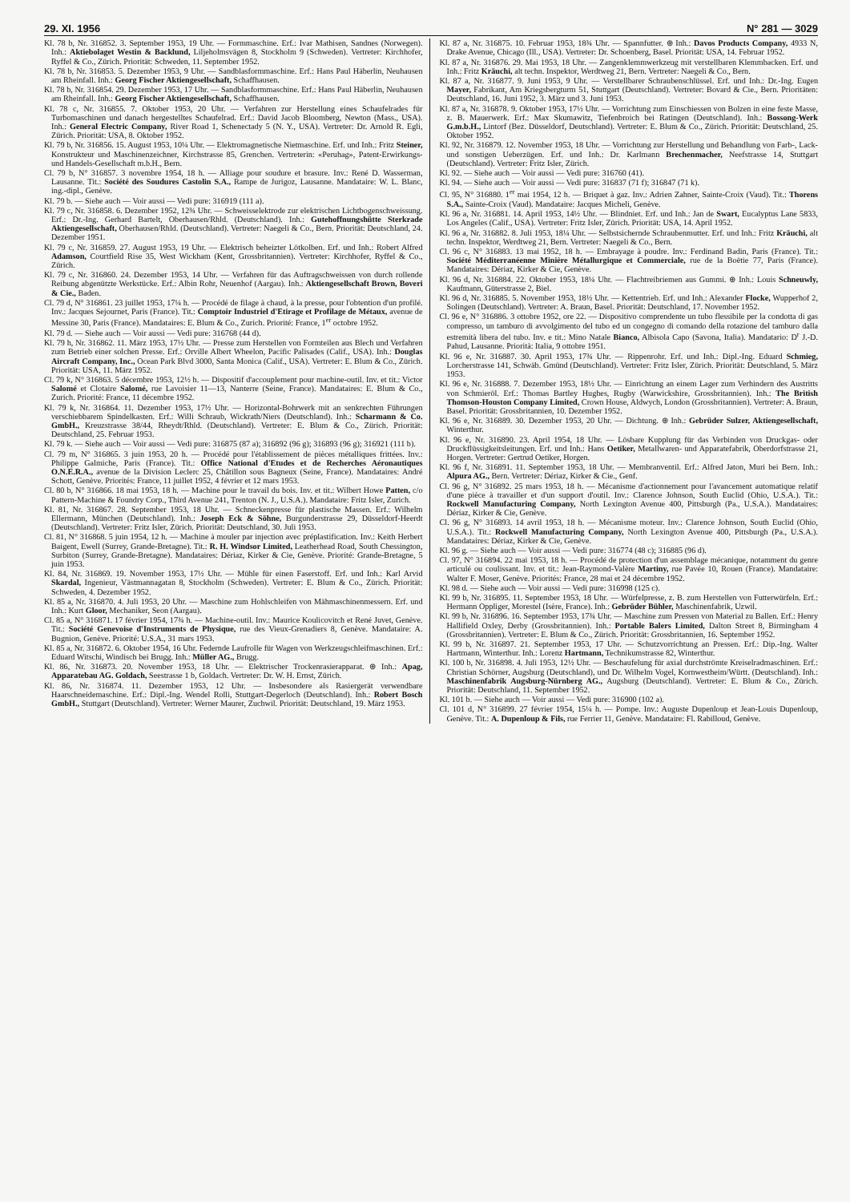29. XI. 1956 N° 281 — 3029
Kl. 78 b, Nr. 316852. 3. September 1953, 19 Uhr. — Formmaschine. Erf.: Ivar Mathisen, Sandnes (Norwegen). Inh.: Aktiebolaget Westin & Backlund, Liljeholmsvägen 8, Stockholm 9 (Schweden). Vertreter: Kirchhofer, Ryffel & Co., Zürich. Priorität: Schweden, 11. September 1952.
Kl. 78 b, Nr. 316853. 5. Dezember 1953, 9 Uhr. — Sandblasformmaschine. Erf.: Hans Paul Häberlin, Neuhausen am Rheinfall. Inh.: Georg Fischer Aktiengesellschaft, Schaffhausen.
Kl. 78 b, Nr. 316854. 29. Dezember 1953, 17 Uhr. — Sandblasformmaschine. Erf.: Hans Paul Häberlin, Neuhausen am Rheinfall. Inh.: Georg Fischer Aktiengesellschaft, Schaffhausen.
Kl. 78 c, Nr. 316855. 7. Oktober 1953, 20 Uhr. — Verfahren zur Herstellung eines Schaufelrades für Turbomaschinen und danach hergestelltes Schaufelrad. Erf.: David Jacob Bloomberg, Newton (Mass., USA). Inh.: General Electric Company, River Road 1, Schenectady 5 (N. Y., USA). Vertreter: Dr. Arnold R. Egli, Zürich. Priorität: USA, 8. Oktober 1952.
Kl. 79 b, Nr. 316856. 15. August 1953, 10¼ Uhr. — Elektromagnetische Nietmaschine. Erf. und Inh.: Fritz Steiner, Konstrukteur und Maschinenzeichner, Kirchstrasse 85, Grenchen. Vertreterin: «Peruhag», Patent-Erwirkungs- und Handels-Gesellschaft m.b.H., Bern.
Cl. 79 b, N° 316857. 3 novembre 1954, 18 h. — Alliage pour soudure et brasure. Inv.: René D. Wasserman, Lausanne. Tit.: Société des Soudures Castolin S.A., Rampe de Jurigoz, Lausanne. Mandataire: W. L. Blanc, ing.-dipl., Genève.
Kl. 79 b. — Siehe auch — Voir aussi — Vedi pure: 316919 (111 a).
Kl. 79 c, Nr. 316858. 6. Dezember 1952, 12¾ Uhr. — Schweisselektrode zur elektrischen Lichtbogenschweissung. Erf.: Dr.-Ing. Gerhard Bartelt, Oberhausen/Rhld. (Deutschland). Inh.: Gutehoffnungshütte Sterkrade Aktiengesellschaft, Oberhausen/Rhld. (Deutschland). Vertreter: Naegeli & Co., Bern. Priorität: Deutschland, 24. Dezember 1951.
Kl. 79 c, Nr. 316859. 27. August 1953, 19 Uhr. — Elektrisch beheizter Lötkolben. Erf. und Inh.: Robert Alfred Adamson, Courtfield Rise 35, West Wickham (Kent, Grossbritannien). Vertreter: Kirchhofer, Ryffel & Co., Zürich.
Kl. 79 c, Nr. 316860. 24. Dezember 1953, 14 Uhr. — Verfahren für das Auftragschweissen von durch rollende Reibung abgenützte Werkstücke. Erf.: Albin Rohr, Neuenhof (Aargau). Inh.: Aktiengesellschaft Brown, Boveri & Cie., Baden.
Cl. 79 d, N° 316861. 23 juillet 1953, 17¼ h. — Procédé de filage à chaud, à la presse, pour l'obtention d'un profilé. Inv.: Jacques Sejournet, Paris (France). Tit.: Comptoir Industriel d'Etirage et Profilage de Métaux, avenue de Messine 30, Paris (France). Mandataires: E. Blum & Co., Zurich. Priorité: France, 1<sup>er</sup> octobre 1952.
Kl. 79 d. — Siehe auch — Voir aussi — Vedi pure: 316768 (44 d).
Kl. 79 h, Nr. 316862. 11. März 1953, 17½ Uhr. — Presse zum Herstellen von Formteilen aus Blech und Verfahren zum Betrieb einer solchen Presse. Erf.: Orville Albert Wheelon, Pacific Palisades (Calif., USA). Inh.: Douglas Aircraft Company, Inc., Ocean Park Blvd 3000, Santa Monica (Calif., USA). Vertreter: E. Blum & Co., Zürich. Priorität: USA, 11. März 1952.
Cl. 79 k, N° 316863. 5 décembre 1953, 12½ h. — Dispositif d'accouplement pour machine-outil. Inv. et tit.: Victor Salomé et Clotaire Salomé, rue Lavoisier 11—13, Nanterre (Seine, France). Mandataires: E. Blum & Co., Zurich. Priorité: France, 11 décembre 1952.
Kl. 79 k, Nr. 316864. 11. Dezember 1953, 17½ Uhr. — Horizontal-Bohrwerk mit an senkrechten Führungen verschiebbarem Spindelkasten. Erf.: Willi Schraub, Wickrath/Niers (Deutschland). Inh.: Scharmann & Co. GmbH., Kreuzstrasse 38/44, Rheydt/Rhld. (Deutschland). Vertreter: E. Blum & Co., Zürich. Priorität: Deutschland, 25. Februar 1953.
Kl. 79 k. — Siehe auch — Voir aussi — Vedi pure: 316875 (87 a); 316892 (96 g); 316893 (96 g); 316921 (111 b).
Cl. 79 m, N° 316865. 3 juin 1953, 20 h. — Procédé pour l'établissement de pièces métalliques frittées. Inv.: Philippe Galmiche, Paris (France). Tit.: Office National d'Etudes et de Recherches Aéronautiques O.N.E.R.A., avenue de la Division Leclerc 25, Châtillon sous Bagneux (Seine, France). Mandataires: André Schott, Genève. Priorités: France, 11 juillet 1952, 4 février et 12 mars 1953.
Cl. 80 b, N° 316866. 18 mai 1953, 18 h. — Machine pour le travail du bois. Inv. et tit.: Wilbert Howe Patten, c/o Pattern-Machine & Foundry Corp., Third Avenue 241, Trenton (N. J., U.S.A.). Mandataire: Fritz Isler, Zurich.
Kl. 81, Nr. 316867. 28. September 1953, 18 Uhr. — Schneckenpresse für plastische Massen. Erf.: Wilhelm Ellermann, München (Deutschland). Inh.: Joseph Eck & Söhne, Burgunderstrasse 29, Düsseldorf-Heerdt (Deutschland). Vertreter: Fritz Isler, Zürich. Priorität: Deutschland, 30. Juli 1953.
Cl. 81, N° 316868. 5 juin 1954, 12 h. — Machine à mouler par injection avec préplastification. Inv.: Keith Herbert Baigent, Ewell (Surrey, Grande-Bretagne). Tit.: R. H. Windsor Limited, Leatherhead Road, South Chessington, Surbiton (Surrey, Grande-Bretagne). Mandataires: Dériaz, Kirker & Cie, Genève. Priorité: Grande-Bretagne, 5 juin 1953.
Kl. 84, Nr. 316869. 19. November 1953, 17½ Uhr. — Mühle für einen Faserstoff. Erf. und Inh.: Karl Arvid Skardal, Ingenieur, Västmannagatan 8, Stockholm (Schweden). Vertreter: E. Blum & Co., Zürich. Priorität: Schweden, 4. Dezember 1952.
Kl. 85 a, Nr. 316870. 4. Juli 1953, 20 Uhr. — Maschine zum Hohlschleifen von Mähmaschinenmessern. Erf. und Inh.: Kurt Gloor, Mechaniker, Seon (Aargau).
Cl. 85 a, N° 316871. 17 février 1954, 17¾ h. — Machine-outil. Inv.: Maurice Koulicovitch et René Juvet, Genève. Tit.: Société Genevoise d'Instruments de Physique, rue des Vieux-Grenadiers 8, Genève. Mandataire: A. Bugnion, Genève. Priorité: U.S.A., 31 mars 1953.
Kl. 85 a, Nr. 316872. 6. Oktober 1954, 16 Uhr. Federnde Laufrolle für Wagen von Werkzeugschleifmaschinen. Erf.: Eduard Witschi, Windisch bei Brugg. Inh.: Müller AG., Brugg.
Kl. 86, Nr. 316873. 20. November 1953, 18 Uhr. — Elektrischer Trockenrasierapparat. ⊕ Inh.: Apag, Apparatebau AG. Goldach, Seestrasse 1 b, Goldach. Vertreter: Dr. W. H. Ernst, Zürich.
Kl. 86, Nr. 316874. 11. Dezember 1953, 12 Uhr. — Insbesondere als Rasiergerät verwendbare Haarschneidemaschine. Erf.: Dipl.-Ing. Wendel Rolli, Stuttgart-Degerloch (Deutschland). Inh.: Robert Bosch GmbH., Stuttgart (Deutschland). Vertreter: Werner Maurer, Zuchwil. Priorität: Deutschland, 19. März 1953.
Kl. 87 a, Nr. 316875. 10. Februar 1953, 18¾ Uhr. — Spannfutter. ⊕ Inh.: Davos Products Company, 4933 N, Drake Avenue, Chicago (Ill., USA). Vertreter: Dr. Schoenberg, Basel. Priorität: USA, 14. Februar 1952.
Kl. 87 a, Nr. 316876. 29. Mai 1953, 18 Uhr. — Zangenklemmwerkzeug mit verstellbaren Klemmbacken. Erf. und Inh.: Fritz Kräuchi, alt techn. Inspektor, Werdtweg 21, Bern. Vertreter: Naegeli & Co., Bern.
Kl. 87 a, Nr. 316877. 9. Juni 1953, 9 Uhr. — Verstellbarer Schraubenschlüssel. Erf. und Inh.: Dr.-Ing. Eugen Mayer, Fabrikant, Am Kriegsbergturm 51, Stuttgart (Deutschland). Vertreter: Bovard & Cie., Bern. Prioritäten: Deutschland, 16. Juni 1952, 3. März und 3. Juni 1953.
Kl. 87 a, Nr. 316878. 9. Oktober 1953, 17½ Uhr. — Vorrichtung zum Einschiessen von Bolzen in eine feste Masse, z. B. Mauerwerk. Erf.: Max Skumawitz, Tiefenbroich bei Ratingen (Deutschland). Inh.: Bossong-Werk G.m.b.H., Lintorf (Bez. Düsseldorf, Deutschland). Vertreter: E. Blum & Co., Zürich. Priorität: Deutschland, 25. Oktober 1952.
Kl. 92, Nr. 316879. 12. November 1953, 18 Uhr. — Vorrichtung zur Herstellung und Behandlung von Farb-, Lack- und sonstigen Ueberzügen. Erf. und Inh.: Dr. Karlmann Brechenmacher, Neefstrasse 14, Stuttgart (Deutschland). Vertreter: Fritz Isler, Zürich.
Kl. 92. — Siehe auch — Voir aussi — Vedi pure: 316760 (41).
Kl. 94. — Siehe auch — Voir aussi — Vedi pure: 316837 (71 f); 316847 (71 k).
Cl. 95, N° 316880. 1<sup>er</sup> mai 1954, 12 h. — Briquet à gaz. Inv.: Adrien Zahner, Sainte-Croix (Vaud). Tit.: Thorens S.A., Sainte-Croix (Vaud). Mandataire: Jacques Micheli, Genève.
Kl. 96 a, Nr. 316881. 14. April 1953, 14½ Uhr. — Blindniet. Erf. und Inh.: Jan de Swart, Eucalyptus Lane 5833, Los Angeles (Calif., USA). Vertreter: Fritz Isler, Zürich. Priorität: USA, 14. April 1952.
Kl. 96 a, Nr. 316882. 8. Juli 1953, 18¼ Uhr. — Selbstsichernde Schraubenmutter. Erf. und Inh.: Fritz Kräuchi, alt techn. Inspektor, Werdtweg 21, Bern. Vertreter: Naegeli & Co., Bern.
Cl. 96 c, N° 316883. 13 mai 1952, 18 h. — Embrayage à poudre. Inv.: Ferdinand Badin, Paris (France). Tit.: Société Méditerranéenne Minière Métallurgique et Commerciale, rue de la Boëtie 77, Paris (France). Mandataires: Dériaz, Kirker & Cie, Genève.
Kl. 96 d, Nr. 316884. 22. Oktober 1953, 18¼ Uhr. — Flachtreibriemen aus Gummi. ⊕ Inh.: Louis Schneuwly, Kaufmann, Güterstrasse 2, Biel.
Kl. 96 d, Nr. 316885. 5. November 1953, 18½ Uhr. — Kettentrieb. Erf. und Inh.: Alexander Flocke, Wupperhof 2, Solingen (Deutschland). Vertreter: A. Braun, Basel. Priorität: Deutschland, 17. November 1952.
Cl. 96 e, N° 316886. 3 ottobre 1952, ore 22. — Dispositivo comprendente un tubo flessibile per la condotta di gas compresso, un tamburo di avvolgimento del tubo ed un congegno di comando della rotazione del tamburo dalla estremità libera del tubo. Inv. e tit.: Mino Natale Bianco, Albisola Capo (Savona, Italia). Mandatario: D<sup>r</sup> J.-D. Pahud, Lausanne. Priorità: Italia, 9 ottobre 1951.
Kl. 96 e, Nr. 316887. 30. April 1953, 17¾ Uhr. — Rippenrohr. Erf. und Inh.: Dipl.-Ing. Eduard Schmieg, Lorcherstrasse 141, Schwäb. Gmünd (Deutschland). Vertreter: Fritz Isler, Zürich. Priorität: Deutschland, 5. März 1953.
Kl. 96 e, Nr. 316888. 7. Dezember 1953, 18½ Uhr. — Einrichtung an einem Lager zum Verhindern des Austritts von Schmieröl. Erf.: Thomas Bartley Hughes, Rugby (Warwickshire, Grossbritannien). Inh.: The British Thomson-Houston Company Limited, Crown House, Aldwych, London (Grossbritannien). Vertreter: A. Braun, Basel. Priorität: Grossbritannien, 10. Dezember 1952.
Kl. 96 e, Nr. 316889. 30. Dezember 1953, 20 Uhr. — Dichtung. ⊕ Inh.: Gebrüder Sulzer, Aktiengesellschaft, Winterthur.
Kl. 96 e, Nr. 316890. 23. April 1954, 18 Uhr. — Lösbare Kupplung für das Verbinden von Druckgas- oder Druckflüssigkeitsleitungen. Erf. und Inh.: Hans Oetiker, Metallwaren- und Apparatefabrik, Oberdorfstrasse 21, Horgen. Vertreter: Gertrud Oetiker, Horgen.
Kl. 96 f, Nr. 316891. 11. September 1953, 18 Uhr. — Membranventil. Erf.: Alfred Jaton, Muri bei Bern. Inh.: Alpura AG., Bern. Vertreter: Dériaz, Kirker & Cie., Genf.
Cl. 96 g, N° 316892. 25 mars 1953, 18 h. — Mécanisme d'actionnement pour l'avancement automatique relatif d'une pièce à travailler et d'un support d'outil. Inv.: Clarence Johnson, South Euclid (Ohio, U.S.A.). Tit.: Rockwell Manufacturing Company, North Lexington Avenue 400, Pittsburgh (Pa., U.S.A.). Mandataires: Dériaz, Kirker & Cie, Genève.
Cl. 96 g, N° 316893. 14 avril 1953, 18 h. — Mécanisme moteur. Inv.: Clarence Johnson, South Euclid (Ohio, U.S.A.). Tit.: Rockwell Manufacturing Company, North Lexington Avenue 400, Pittsburgh (Pa., U.S.A.). Mandataires: Dériaz, Kirker & Cie, Genève.
Kl. 96 g. — Siehe auch — Voir aussi — Vedi pure: 316774 (48 c); 316885 (96 d).
Cl. 97, N° 316894. 22 mai 1953, 18 h. — Procédé de protection d'un assemblage mécanique, notamment du genre articulé ou coulissant. Inv. et tit.: Jean-Raymond-Valère Martiny, rue Pavée 10, Rouen (France). Mandataire: Walter F. Moser, Genève. Priorités: France, 28 mai et 24 décembre 1952.
Kl. 98 d. — Siehe auch — Voir aussi — Vedi pure: 316998 (125 c).
Kl. 99 b, Nr. 316895. 11. September 1953, 18 Uhr. — Würfelpresse, z. B. zum Herstellen von Futterwürfeln. Erf.: Hermann Oppliger, Morestel (Isère, France). Inh.: Gebrüder Bühler, Maschinenfabrik, Uzwil.
Kl. 99 b, Nr. 316896. 16. September 1953, 17¾ Uhr. — Maschine zum Pressen von Material zu Ballen. Erf.: Henry Hallifield Oxley, Derby (Grossbritannien). Inh.: Portable Balers Limited, Dalton Street 8, Birmingham 4 (Grossbritannien). Vertreter: E. Blum & Co., Zürich. Priorität: Grossbritannien, 16. September 1952.
Kl. 99 b, Nr. 316897. 21. September 1953, 17 Uhr. — Schutzvorrichtung an Pressen. Erf.: Dip.-Ing. Walter Hartmann, Winterthur. Inh.: Lorenz Hartmann, Technikumstrasse 82, Winterthur.
Kl. 100 b, Nr. 316898. 4. Juli 1953, 12½ Uhr. — Beschaufelung für axial durchströmte Kreiselradmaschinen. Erf.: Christian Schörner, Augsburg (Deutschland), und Dr. Wilhelm Vogel, Kornwestheim/Württ. (Deutschland). Inh.: Maschinenfabrik Augsburg-Nürnberg AG., Augsburg (Deutschland). Vertreter: E. Blum & Co., Zürich. Priorität: Deutschland, 11. September 1952.
Kl. 101 b. — Siehe auch — Voir aussi — Vedi pure: 316900 (102 a).
Cl. 101 d, N° 316899. 27 février 1954, 15¼ h. — Pompe. Inv.: Auguste Dupenloup et Jean-Louis Dupenloup, Genève. Tit.: A. Dupenloup & Fils, rue Ferrier 11, Genève. Mandataire: Fl. Rabilloud, Genève.